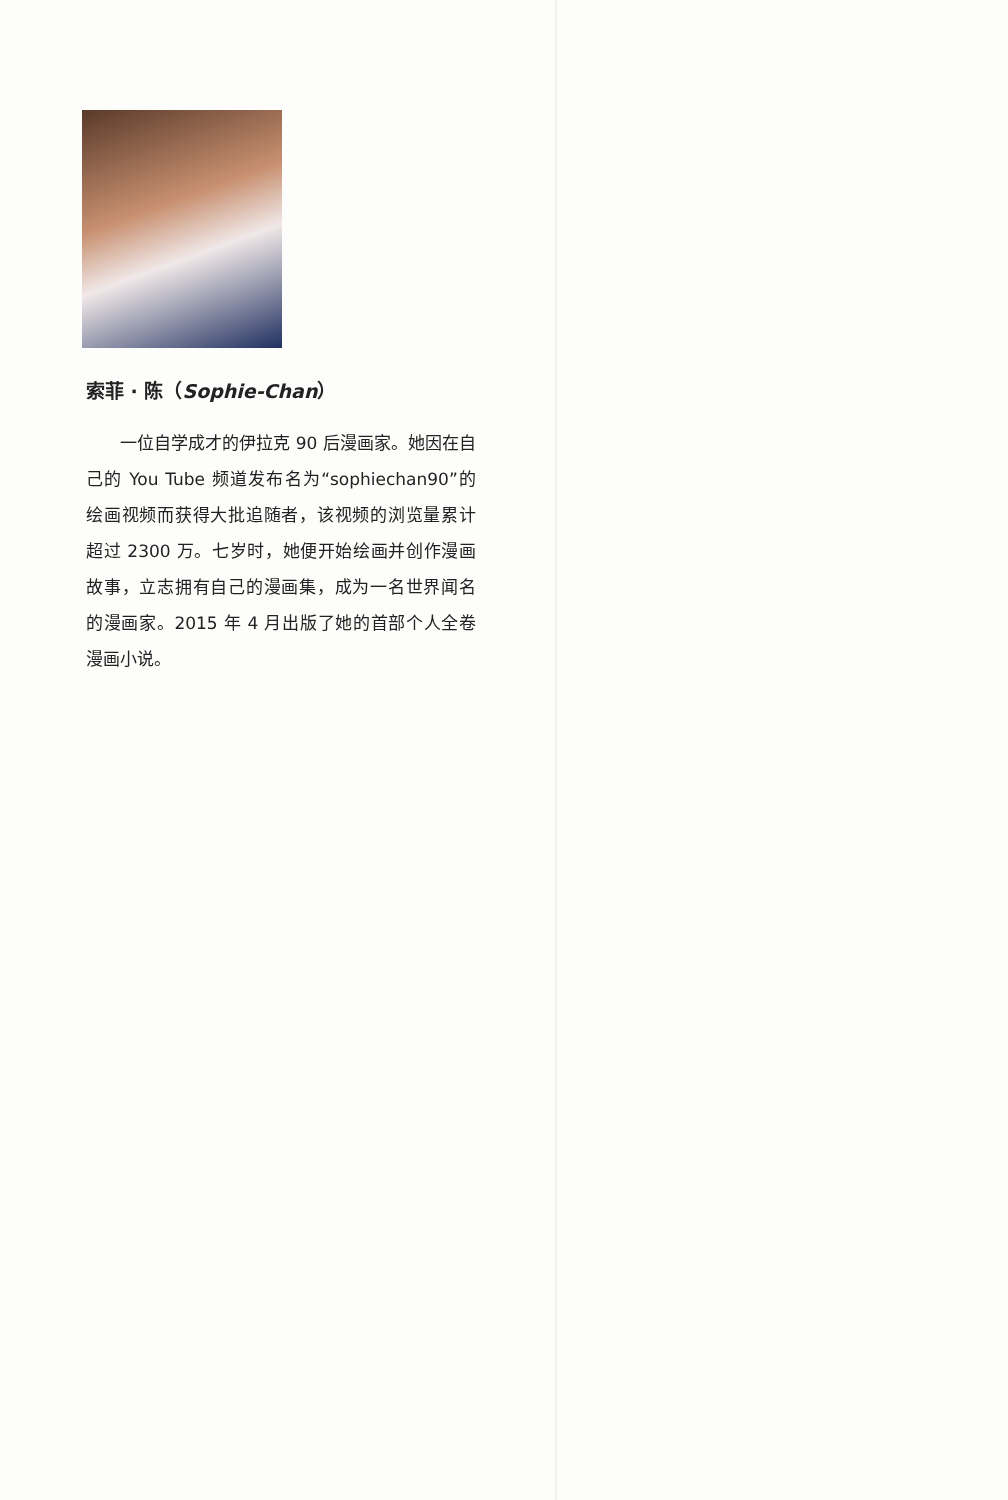索菲 · 陈（Sophie-Chan）
一位自学成才的伊拉克 90 后漫画家。她因在自己的 You Tube 频道发布名为“sophiechan90”的绘画视频而获得大批追随者，该视频的浏览量累计超过 2300 万。七岁时，她便开始绘画并创作漫画故事，立志拥有自己的漫画集，成为一名世界闻名的漫画家。2015 年 4 月出版了她的首部个人全卷漫画小说。